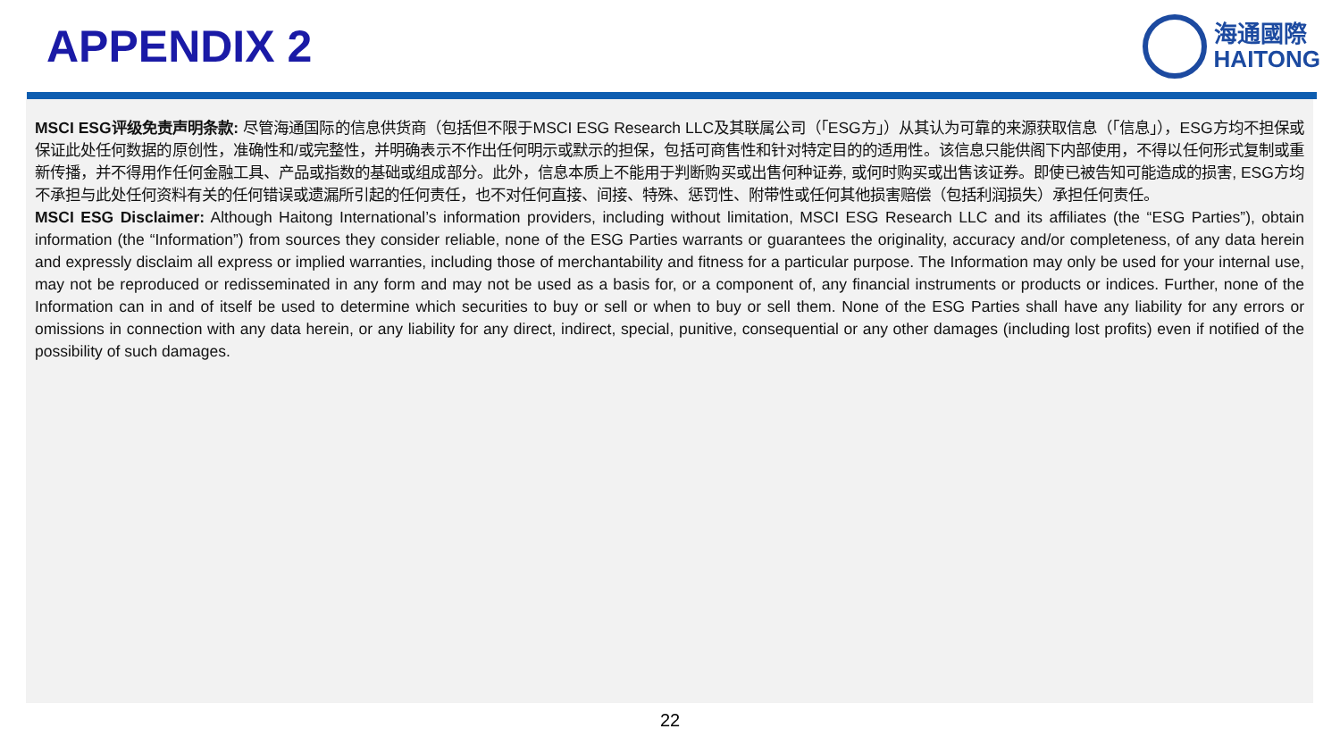APPENDIX 2
海通國際
HAITONG
MSCI ESG评级免责声明条款: 尽管海通国际的信息供货商（包括但不限于MSCI ESG Research LLC及其联属公司（「ESG方」）从其认为可靠的来源获取信息（「信息」），ESG方均不担保或保证此处任何数据的原创性，准确性和/或完整性，并明确表示不作出任何明示或默示的担保，包括可商售性和针对特定目的的适用性。该信息只能供阁下内部使用，不得以任何形式复制或重新传播，并不得用作任何金融工具、产品或指数的基础或组成部分。此外，信息本质上不能用于判断购买或出售何种证券, 或何时购买或出售该证券。即使已被告知可能造成的损害, ESG方均不承担与此处任何资料有关的任何错误或遗漏所引起的任何责任，也不对任何直接、间接、特殊、惩罚性、附带性或任何其他损害赔偿（包括利润损失）承担任何责任。
MSCI ESG Disclaimer: Although Haitong International’s information providers, including without limitation, MSCI ESG Research LLC and its affiliates (the “ESG Parties”), obtain information (the “Information”) from sources they consider reliable, none of the ESG Parties warrants or guarantees the originality, accuracy and/or completeness, of any data herein and expressly disclaim all express or implied warranties, including those of merchantability and fitness for a particular purpose. The Information may only be used for your internal use, may not be reproduced or redisseminated in any form and may not be used as a basis for, or a component of, any financial instruments or products or indices. Further, none of the Information can in and of itself be used to determine which securities to buy or sell or when to buy or sell them. None of the ESG Parties shall have any liability for any errors or omissions in connection with any data herein, or any liability for any direct, indirect, special, punitive, consequential or any other damages (including lost profits) even if notified of the possibility of such damages.
22